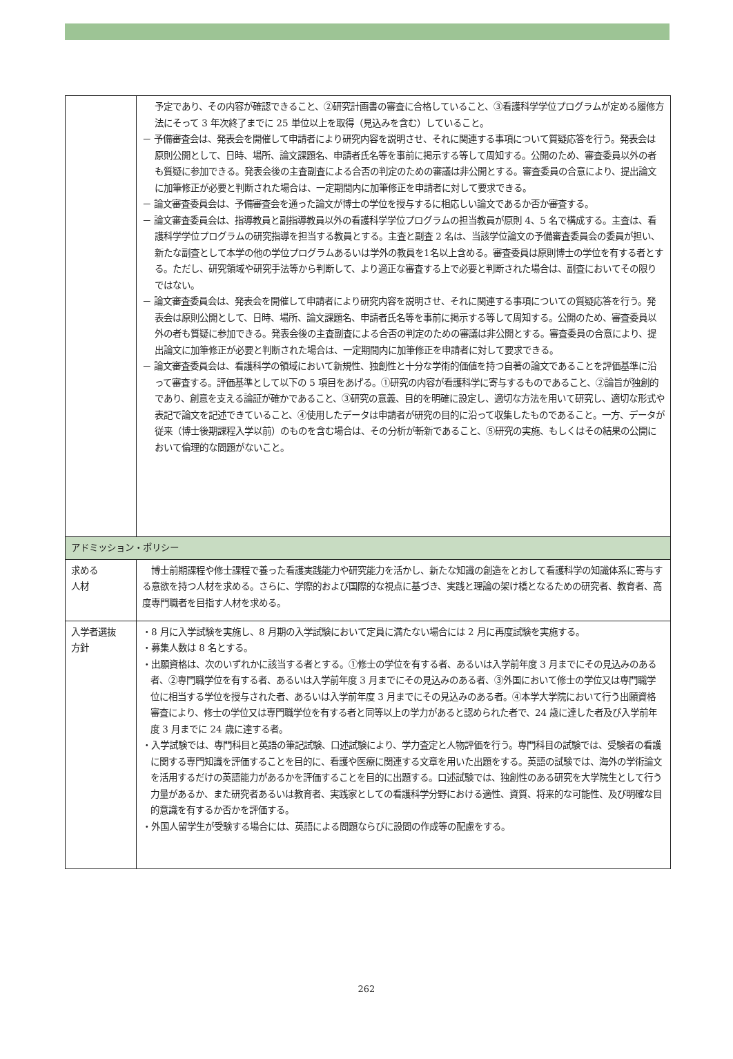| | 予定であり、その内容が確認できること、②研究計画書の審査に合格していること、③看護科学学位プログラムが定める履修方法にそって 3 年次終了までに 25 単位以上を取得（見込みを含む）していること。 － 予備審査会は、発表会を開催して申請者により研究内容を説明させ、それに関連する事項について質疑応答を行う。発表会は原則公開として、日時、場所、論文課題名、申請者氏名等を事前に掲示する等して周知する。公開のため、審査委員以外の者も質疑に参加できる。発表会後の主査副査による合否の判定のための審議は非公開とする。審査委員の合意により、提出論文に加筆修正が必要と判断された場合は、一定期間内に加筆修正を申請者に対して要求できる。 － 論文審査委員会は、予備審査会を通った論文が博士の学位を授与するに相応しい論文であるか否か審査する。 － 論文審査委員会は、指導教員と副指導教員以外の看護科学学位プログラムの担当教員が原則 4、5 名で構成する。主査は、看護科学学位プログラムの研究指導を担当する教員とする。主査と副査 2 名は、当該学位論文の予備審査委員会の委員が担い、新たな副査として本学の他の学位プログラムあるいは学外の教員を1名以上含める。審査委員は原則博士の学位を有する者とする。ただし、研究領域や研究手法等から判断して、より適正な審査する上で必要と判断された場合は、副査においてその限りではない。 － 論文審査委員会は、発表会を開催して申請者により研究内容を説明させ、それに関連する事項についての質疑応答を行う。発表会は原則公開として、日時、場所、論文課題名、申請者氏名等を事前に掲示する等して周知する。公開のため、審査委員以外の者も質疑に参加できる。発表会後の主査副査による合否の判定のための審議は非公開とする。審査委員の合意により、提出論文に加筆修正が必要と判断された場合は、一定期間内に加筆修正を申請者に対して要求できる。 － 論文審査委員会は、看護科学の領域において新規性、独創性と十分な学術的価値を持つ自著の論文であることを評価基準に沿って審査する。評価基準として以下の 5 項目をあげる。①研究の内容が看護科学に寄与するものであること、②論旨が独創的であり、創意を支える論証が確かであること、③研究の意義、目的を明確に設定し、適切な方法を用いて研究し、適切な形式や表記で論文を記述できていること、④使用したデータは申請者が研究の目的に沿って収集したものであること。一方、データが従来（博士後期課程入学以前）のものを含む場合は、その分析が斬新であること、⑤研究の実施、もしくはその結果の公開において倫理的な問題がないこと。 |
| アドミッション・ポリシー | |
| 求める 人材 | 博士前期課程や修士課程で養った看護実践能力や研究能力を活かし、新たな知識の創造をとおして看護科学の知識体系に寄与する意欲を持つ人材を求める。さらに、学際的および国際的な視点に基づき、実践と理論の架け橋となるための研究者、教育者、高度専門職者を目指す人材を求める。 |
| 入学者選抜 方針 | ・8 月に入学試験を実施し、8 月期の入学試験において定員に満たない場合には 2 月に再度試験を実施する。 ・募集人数は 8 名とする。 ・出願資格は、次のいずれかに該当する者とする。①修士の学位を有する者、あるいは入学前年度 3 月までにその見込みのある者、②専門職学位を有する者、あるいは入学前年度 3 月までにその見込みのある者、③外国において修士の学位又は専門職学位に相当する学位を授与された者、あるいは入学前年度 3 月までにその見込みのある者。④本学大学院において行う出願資格審査により、修士の学位又は専門職学位を有する者と同等以上の学力があると認められた者で、24 歳に達した者及び入学前年度 3 月までに 24 歳に達する者。 ・入学試験では、専門科目と英語の筆記試験、口述試験により、学力査定と人物評価を行う。専門科目の試験では、受験者の看護に関する専門知識を評価することを目的に、看護や医療に関連する文章を用いた出題をする。英語の試験では、海外の学術論文を活用するだけの英語能力があるかを評価することを目的に出題する。口述試験では、独創性のある研究を大学院生として行う力量があるか、また研究者あるいは教育者、実践家としての看護科学分野における適性、資質、将来的な可能性、及び明確な目的意識を有するか否かを評価する。 ・外国人留学生が受験する場合には、英語による問題ならびに設問の作成等の配慮をする。 |
262